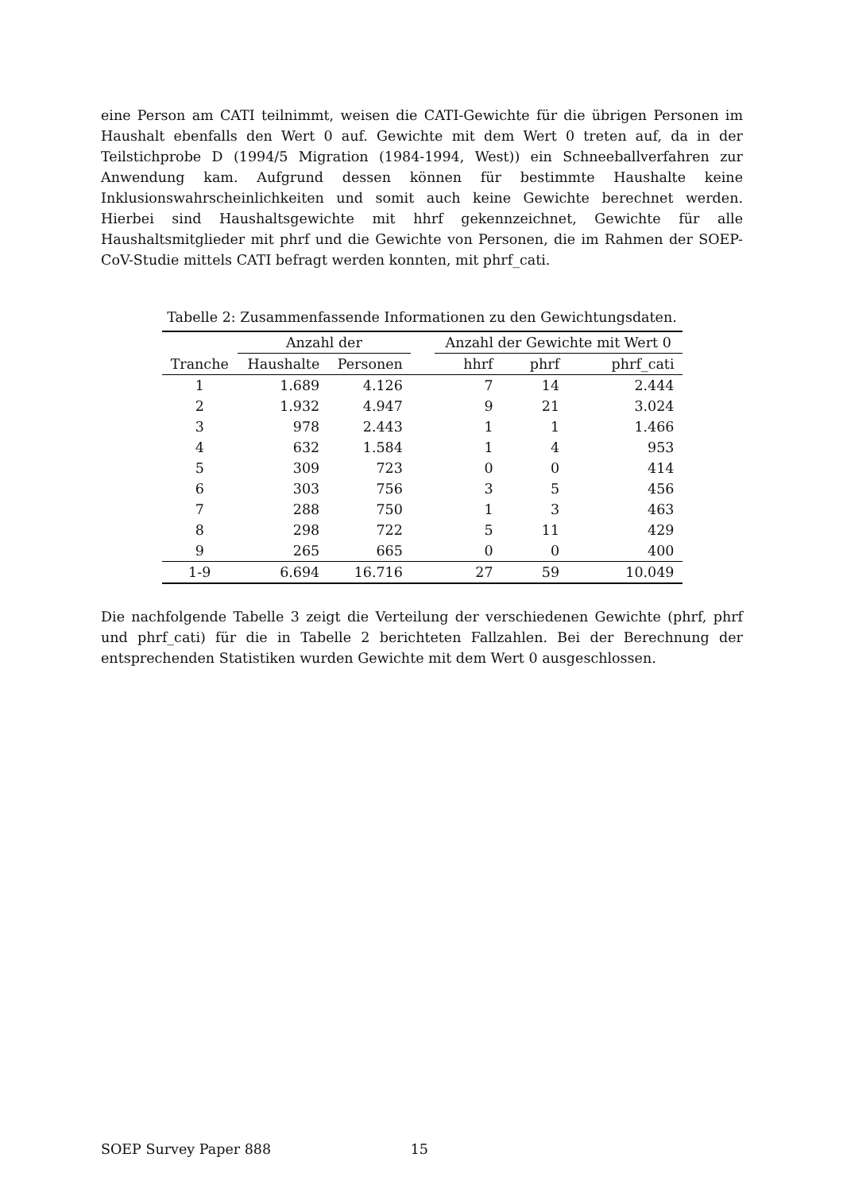eine Person am CATI teilnimmt, weisen die CATI-Gewichte für die übrigen Personen im Haushalt ebenfalls den Wert 0 auf. Gewichte mit dem Wert 0 treten auf, da in der Teilstichprobe D (1994/5 Migration (1984-1994, West)) ein Schneeballverfahren zur Anwendung kam. Aufgrund dessen können für bestimmte Haushalte keine Inklusionswahrscheinlichkeiten und somit auch keine Gewichte berechnet werden. Hierbei sind Haushaltsgewichte mit hhrf gekennzeichnet, Gewichte für alle Haushaltsmitglieder mit phrf und die Gewichte von Personen, die im Rahmen der SOEP-CoV-Studie mittels CATI befragt werden konnten, mit phrf_cati.
Tabelle 2: Zusammenfassende Informationen zu den Gewichtungsdaten.
| | Anzahl der | | | Anzahl der Gewichte mit Wert 0 | | |
| --- | --- | --- | --- | --- | --- | --- |
| Tranche | Haushalte | Personen | | hhrf | phrf | phrf_cati |
| 1 | 1.689 | 4.126 | | 7 | 14 | 2.444 |
| 2 | 1.932 | 4.947 | | 9 | 21 | 3.024 |
| 3 | 978 | 2.443 | | 1 | 1 | 1.466 |
| 4 | 632 | 1.584 | | 1 | 4 | 953 |
| 5 | 309 | 723 | | 0 | 0 | 414 |
| 6 | 303 | 756 | | 3 | 5 | 456 |
| 7 | 288 | 750 | | 1 | 3 | 463 |
| 8 | 298 | 722 | | 5 | 11 | 429 |
| 9 | 265 | 665 | | 0 | 0 | 400 |
| 1-9 | 6.694 | 16.716 | | 27 | 59 | 10.049 |
Die nachfolgende Tabelle 3 zeigt die Verteilung der verschiedenen Gewichte (phrf, phrf und phrf_cati) für die in Tabelle 2 berichteten Fallzahlen. Bei der Berechnung der entsprechenden Statistiken wurden Gewichte mit dem Wert 0 ausgeschlossen.
SOEP Survey Paper 888 15